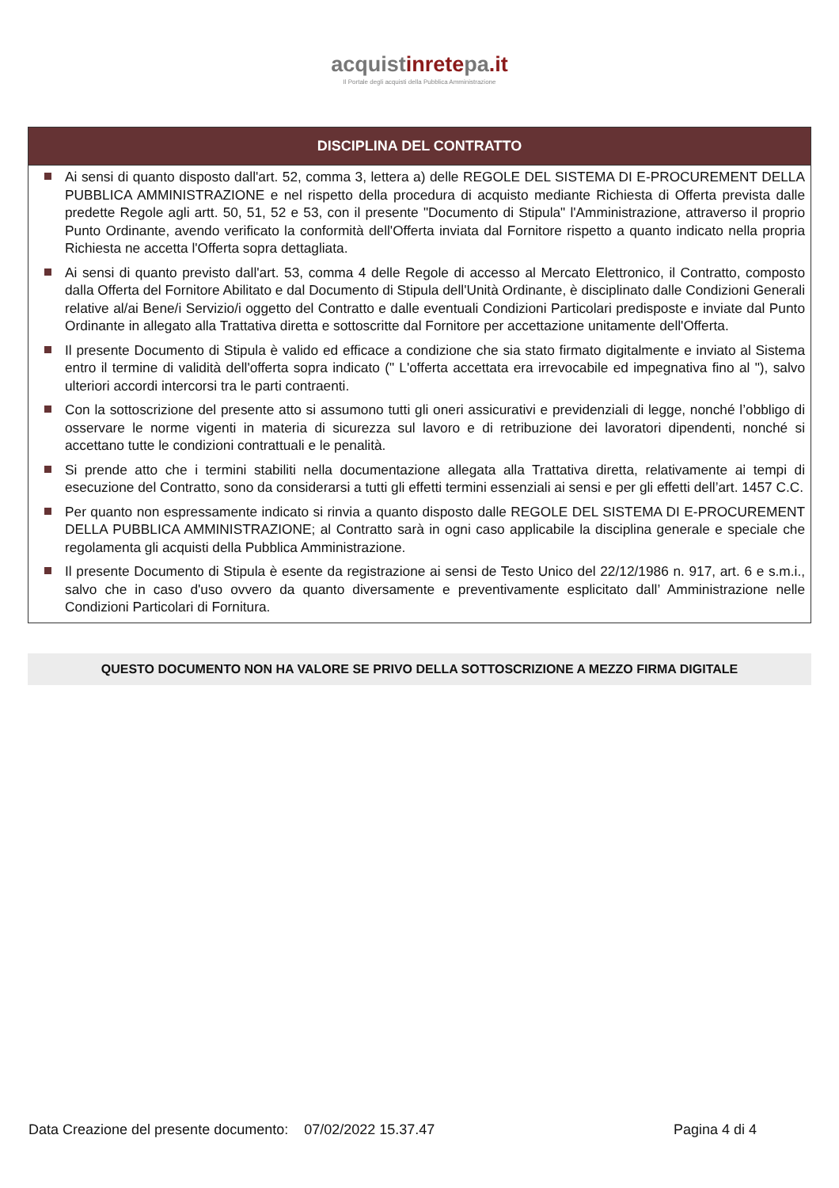acquistinretepa.it
Il Portale degli acquisti della Pubblica Amministrazione
DISCIPLINA DEL CONTRATTO
Ai sensi di quanto disposto dall'art. 52, comma 3, lettera a) delle REGOLE DEL SISTEMA DI E-PROCUREMENT DELLA PUBBLICA AMMINISTRAZIONE e nel rispetto della procedura di acquisto mediante Richiesta di Offerta prevista dalle predette Regole agli artt. 50, 51, 52 e 53, con il presente "Documento di Stipula" l'Amministrazione, attraverso il proprio Punto Ordinante, avendo verificato la conformità dell'Offerta inviata dal Fornitore rispetto a quanto indicato nella propria Richiesta ne accetta l'Offerta sopra dettagliata.
Ai sensi di quanto previsto dall'art. 53, comma 4 delle Regole di accesso al Mercato Elettronico, il Contratto, composto dalla Offerta del Fornitore Abilitato e dal Documento di Stipula dell'Unità Ordinante, è disciplinato dalle Condizioni Generali relative al/ai Bene/i Servizio/i oggetto del Contratto e dalle eventuali Condizioni Particolari predisposte e inviate dal Punto Ordinante in allegato alla Trattativa diretta e sottoscritte dal Fornitore per accettazione unitamente dell'Offerta.
Il presente Documento di Stipula è valido ed efficace a condizione che sia stato firmato digitalmente e inviato al Sistema entro il termine di validità dell'offerta sopra indicato (" L'offerta accettata era irrevocabile ed impegnativa fino al "), salvo ulteriori accordi intercorsi tra le parti contraenti.
Con la sottoscrizione del presente atto si assumono tutti gli oneri assicurativi e previdenziali di legge, nonché l’obbligo di osservare le norme vigenti in materia di sicurezza sul lavoro e di retribuzione dei lavoratori dipendenti, nonché si accettano tutte le condizioni contrattuali e le penalità.
Si prende atto che i termini stabiliti nella documentazione allegata alla Trattativa diretta, relativamente ai tempi di esecuzione del Contratto, sono da considerarsi a tutti gli effetti termini essenziali ai sensi e per gli effetti dell’art. 1457 C.C.
Per quanto non espressamente indicato si rinvia a quanto disposto dalle REGOLE DEL SISTEMA DI E-PROCUREMENT DELLA PUBBLICA AMMINISTRAZIONE; al Contratto sarà in ogni caso applicabile la disciplina generale e speciale che regolamenta gli acquisti della Pubblica Amministrazione.
Il presente Documento di Stipula è esente da registrazione ai sensi de Testo Unico del 22/12/1986 n. 917, art. 6 e s.m.i., salvo che in caso d'uso ovvero da quanto diversamente e preventivamente esplicitato dall’ Amministrazione nelle Condizioni Particolari di Fornitura.
QUESTO DOCUMENTO NON HA VALORE SE PRIVO DELLA SOTTOSCRIZIONE A MEZZO FIRMA DIGITALE
Data Creazione del presente documento: 07/02/2022 15.37.47 Pagina 4 di 4